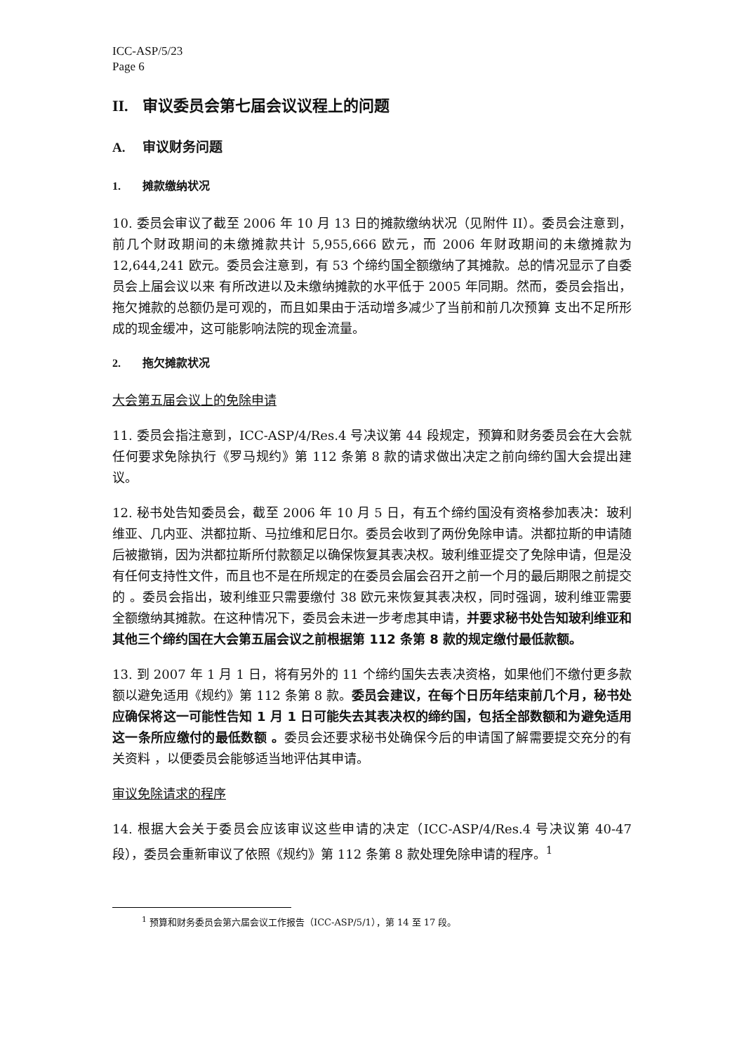ICC-ASP/5/23
Page 6
II. 审议委员会第七届会议议程上的问题
A. 审议财务问题
1. 摊款缴纳状况
10. 委员会审议了截至 2006 年 10 月 13 日的摊款缴纳状况（见附件 II）。委员会注意到，前几个财政期间的未缴摊款共计 5,955,666 欧元，而 2006 年财政期间的未缴摊款为 12,644,241 欧元。委员会注意到，有 53 个缔约国全额缴纳了其摊款。总的情况显示了自委员会上届会议以来 有所改进以及未缴纳摊款的水平低于 2005 年同期。然而，委员会指出，拖欠摊款的总额仍是可观的，而且如果由于活动增多减少了当前和前几次预算 支出不足所形成的现金缓冲，这可能影响法院的现金流量。
2. 拖欠摊款状况
大会第五届会议上的免除申请
11. 委员会指注意到，ICC-ASP/4/Res.4 号决议第 44 段规定，预算和财务委员会在大会就任何要求免除执行《罗马规约》第 112 条第 8 款的请求做出决定之前向缔约国大会提出建议。
12. 秘书处告知委员会，截至 2006 年 10 月 5 日，有五个缔约国没有资格参加表决：玻利维亚、几内亚、洪都拉斯、马拉维和尼日尔。委员会收到了两份免除申请。洪都拉斯的申请随后被撤销，因为洪都拉斯所付款额足以确保恢复其表决权。玻利维亚提交了免除申请，但是没有任何支持性文件，而且也不是在所规定的在委员会届会召开之前一个月的最后期限之前提交的 。委员会指出，玻利维亚只需要缴付 38 欧元来恢复其表决权，同时强调，玻利维亚需要全额缴纳其摊款。在这种情况下，委员会未进一步考虑其申请，并要求秘书处告知玻利维亚和其他三个缔约国在大会第五届会议之前根据第 112 条第 8 款的规定缴付最低款额。
13. 到 2007 年 1 月 1 日，将有另外的 11 个缔约国失去表决资格，如果他们不缴付更多款额以避免适用《规约》第 112 条第 8 款。委员会建议，在每个日历年结束前几个月，秘书处应确保将这一可能性告知 1 月 1 日可能失去其表决权的缔约国，包括全部数额和为避免适用这一条所应缴付的最低数额 。委员会还要求秘书处确保今后的申请国了解需要提交充分的有关资料 ，以便委员会能够适当地评估其申请。
审议免除请求的程序
14. 根据大会关于委员会应该审议这些申请的决定（ICC-ASP/4/Res.4 号决议第 40-47 段），委员会重新审议了依照《规约》第 112 条第 8 款处理免除申请的程序。<sup>1</sup>
<sup>1</sup> 预算和财务委员会第六届会议工作报告（ICC-ASP/5/1），第 14 至 17 段。